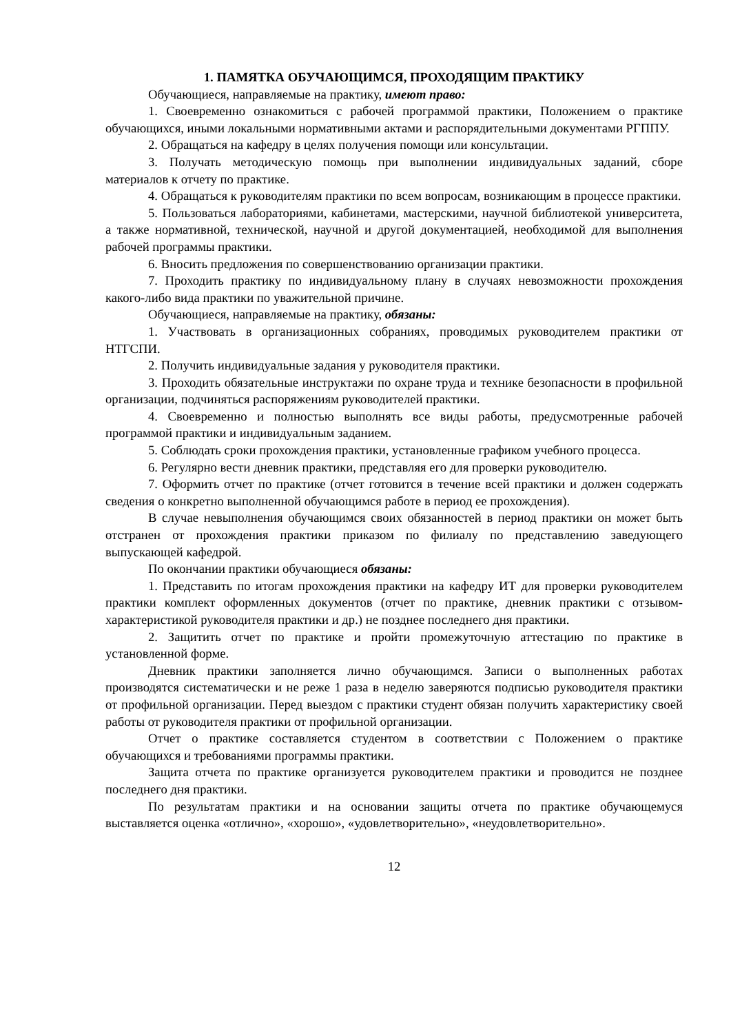1. ПАМЯТКА ОБУЧАЮЩИМСЯ, ПРОХОДЯЩИМ ПРАКТИКУ
Обучающиеся, направляемые на практику, имеют право:
1. Своевременно ознакомиться с рабочей программой практики, Положением о практике обучающихся, иными локальными нормативными актами и распорядительными документами РГППУ.
2. Обращаться на кафедру в целях получения помощи или консультации.
3. Получать методическую помощь при выполнении индивидуальных заданий, сборе материалов к отчету по практике.
4. Обращаться к руководителям практики по всем вопросам, возникающим в процессе практики.
5. Пользоваться лабораториями, кабинетами, мастерскими, научной библиотекой университета, а также нормативной, технической, научной и другой документацией, необходимой для выполнения рабочей программы практики.
6. Вносить предложения по совершенствованию организации практики.
7. Проходить практику по индивидуальному плану в случаях невозможности прохождения какого-либо вида практики по уважительной причине.
Обучающиеся, направляемые на практику, обязаны:
1. Участвовать в организационных собраниях, проводимых руководителем практики от НТГСПИ.
2. Получить индивидуальные задания у руководителя практики.
3. Проходить обязательные инструктажи по охране труда и технике безопасности в профильной организации, подчиняться распоряжениям руководителей практики.
4. Своевременно и полностью выполнять все виды работы, предусмотренные рабочей программой практики и индивидуальным заданием.
5. Соблюдать сроки прохождения практики, установленные графиком учебного процесса.
6. Регулярно вести дневник практики, представляя его для проверки руководителю.
7. Оформить отчет по практике (отчет готовится в течение всей практики и должен содержать сведения о конкретно выполненной обучающимся работе в период ее прохождения).
В случае невыполнения обучающимся своих обязанностей в период практики он может быть отстранен от прохождения практики приказом по филиалу по представлению заведующего выпускающей кафедрой.
По окончании практики обучающиеся обязаны:
1. Представить по итогам прохождения практики на кафедру ИТ для проверки руководителем практики комплект оформленных документов (отчет по практике, дневник практики с отзывом-характеристикой руководителя практики и др.) не позднее последнего дня практики.
2. Защитить отчет по практике и пройти промежуточную аттестацию по практике в установленной форме.
Дневник практики заполняется лично обучающимся. Записи о выполненных работах производятся систематически и не реже 1 раза в неделю заверяются подписью руководителя практики от профильной организации. Перед выездом с практики студент обязан получить характеристику своей работы от руководителя практики от профильной организации.
Отчет о практике составляется студентом в соответствии с Положением о практике обучающихся и требованиями программы практики.
Защита отчета по практике организуется руководителем практики и проводится не позднее последнего дня практики.
По результатам практики и на основании защиты отчета по практике обучающемуся выставляется оценка «отлично», «хорошо», «удовлетворительно», «неудовлетворительно».
12